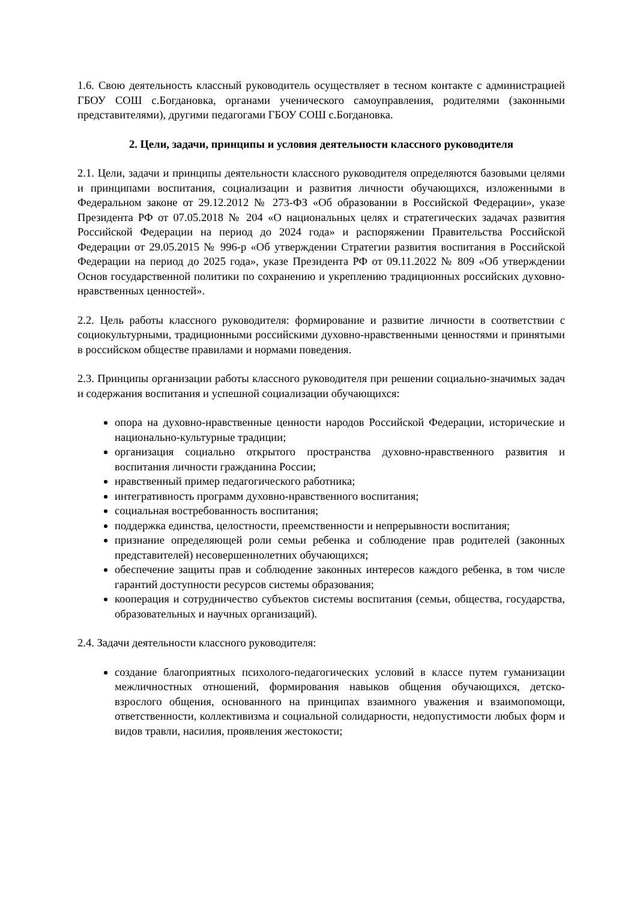1.6. Свою деятельность классный руководитель осуществляет в тесном контакте с администрацией ГБОУ СОШ с.Богдановка, органами ученического самоуправления, родителями (законными представителями), другими педагогами ГБОУ СОШ с.Богдановка.
2. Цели, задачи, принципы и условия деятельности классного руководителя
2.1. Цели, задачи и принципы деятельности классного руководителя определяются базовыми целями и принципами воспитания, социализации и развития личности обучающихся, изложенными в Федеральном законе от 29.12.2012 № 273-ФЗ «Об образовании в Российской Федерации», указе Президента РФ от 07.05.2018 № 204 «О национальных целях и стратегических задачах развития Российской Федерации на период до 2024 года» и распоряжении Правительства Российской Федерации от 29.05.2015 № 996-р «Об утверждении Стратегии развития воспитания в Российской Федерации на период до 2025 года», указе Президента РФ от 09.11.2022 № 809 «Об утверждении Основ государственной политики по сохранению и укреплению традиционных российских духовно-нравственных ценностей».
2.2. Цель работы классного руководителя: формирование и развитие личности в соответствии с социокультурными, традиционными российскими духовно-нравственными ценностями и принятыми в российском обществе правилами и нормами поведения.
2.3. Принципы организации работы классного руководителя при решении социально-значимых задач и содержания воспитания и успешной социализации обучающихся:
опора на духовно-нравственные ценности народов Российской Федерации, исторические и национально-культурные традиции;
организация социально открытого пространства духовно-нравственного развития и воспитания личности гражданина России;
нравственный пример педагогического работника;
интегративность программ духовно-нравственного воспитания;
социальная востребованность воспитания;
поддержка единства, целостности, преемственности и непрерывности воспитания;
признание определяющей роли семьи ребенка и соблюдение прав родителей (законных представителей) несовершеннолетних обучающихся;
обеспечение защиты прав и соблюдение законных интересов каждого ребенка, в том числе гарантий доступности ресурсов системы образования;
кооперация и сотрудничество субъектов системы воспитания (семьи, общества, государства, образовательных и научных организаций).
2.4. Задачи деятельности классного руководителя:
создание благоприятных психолого-педагогических условий в классе путем гуманизации межличностных отношений, формирования навыков общения обучающихся, детско-взрослого общения, основанного на принципах взаимного уважения и взаимопомощи, ответственности, коллективизма и социальной солидарности, недопустимости любых форм и видов травли, насилия, проявления жестокости;